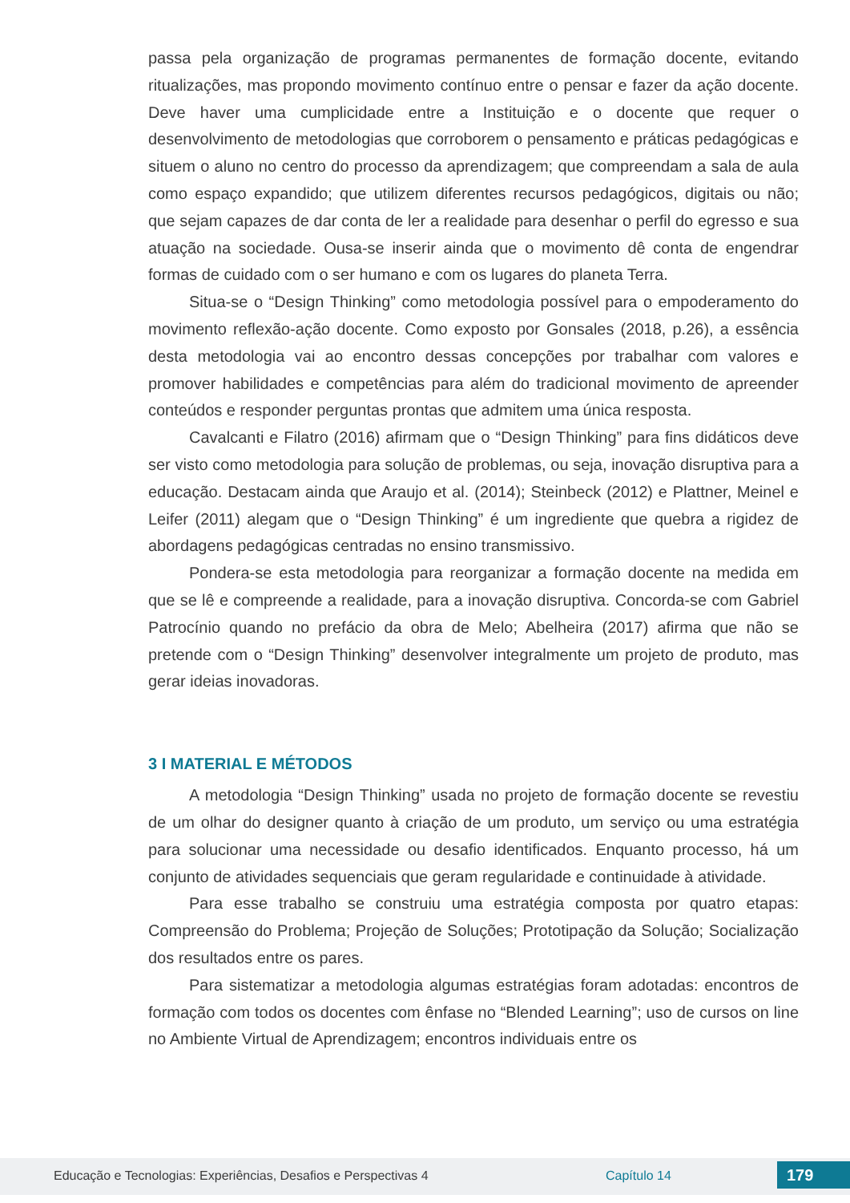passa pela organização de programas permanentes de formação docente, evitando ritualizações, mas propondo movimento contínuo entre o pensar e fazer da ação docente. Deve haver uma cumplicidade entre a Instituição e o docente que requer o desenvolvimento de metodologias que corroborem o pensamento e práticas pedagógicas e situem o aluno no centro do processo da aprendizagem; que compreendam a sala de aula como espaço expandido; que utilizem diferentes recursos pedagógicos, digitais ou não; que sejam capazes de dar conta de ler a realidade para desenhar o perfil do egresso e sua atuação na sociedade. Ousa-se inserir ainda que o movimento dê conta de engendrar formas de cuidado com o ser humano e com os lugares do planeta Terra.
Situa-se o “Design Thinking” como metodologia possível para o empoderamento do movimento reflexão-ação docente. Como exposto por Gonsales (2018, p.26), a essência desta metodologia vai ao encontro dessas concepções por trabalhar com valores e promover habilidades e competências para além do tradicional movimento de apreender conteúdos e responder perguntas prontas que admitem uma única resposta.
Cavalcanti e Filatro (2016) afirmam que o “Design Thinking” para fins didáticos deve ser visto como metodologia para solução de problemas, ou seja, inovação disruptiva para a educação. Destacam ainda que Araujo et al. (2014); Steinbeck (2012) e Plattner, Meinel e Leifer (2011) alegam que o “Design Thinking” é um ingrediente que quebra a rigidez de abordagens pedagógicas centradas no ensino transmissivo.
Pondera-se esta metodologia para reorganizar a formação docente na medida em que se lê e compreende a realidade, para a inovação disruptiva. Concorda-se com Gabriel Patrocínio quando no prefácio da obra de Melo; Abelheira (2017) afirma que não se pretende com o “Design Thinking” desenvolver integralmente um projeto de produto, mas gerar ideias inovadoras.
3 I MATERIAL E MÉTODOS
A metodologia “Design Thinking” usada no projeto de formação docente se revestiu de um olhar do designer quanto à criação de um produto, um serviço ou uma estratégia para solucionar uma necessidade ou desafio identificados. Enquanto processo, há um conjunto de atividades sequenciais que geram regularidade e continuidade à atividade.
Para esse trabalho se construiu uma estratégia composta por quatro etapas: Compreensão do Problema; Projeção de Soluções; Prototipação da Solução; Socialização dos resultados entre os pares.
Para sistematizar a metodologia algumas estratégias foram adotadas: encontros de formação com todos os docentes com ênfase no “Blended Learning”; uso de cursos on line no Ambiente Virtual de Aprendizagem; encontros individuais entre os
Educação e Tecnologias: Experiências, Desafios e Perspectivas 4 Capítulo 14 179